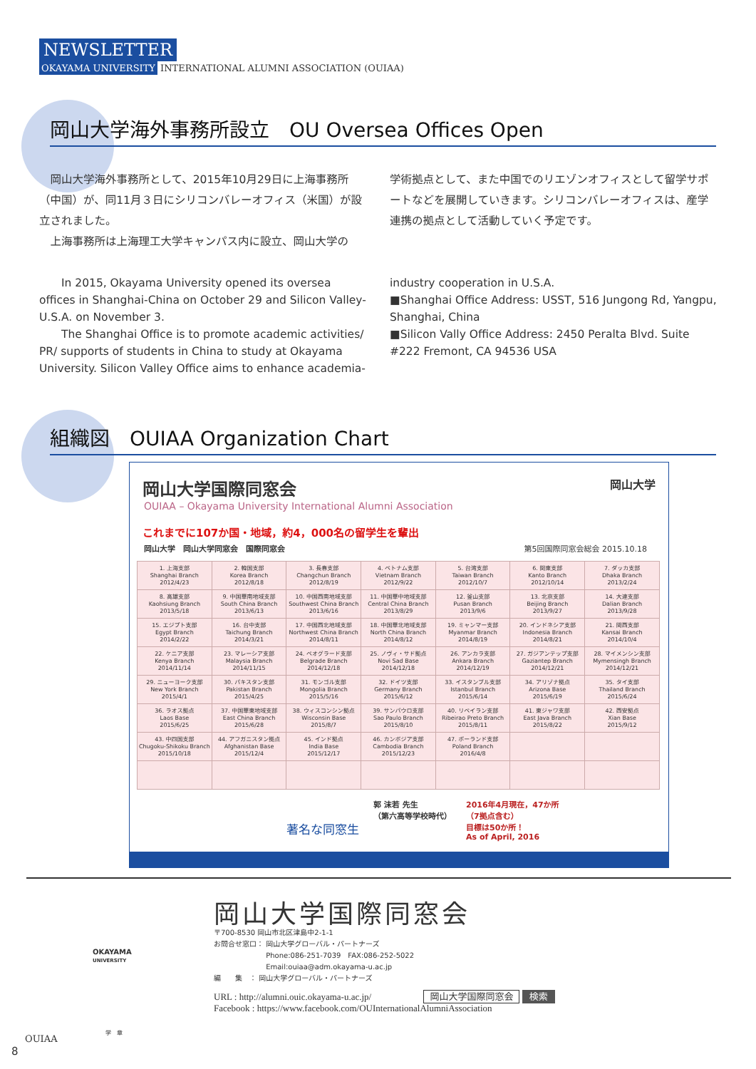NEWSLETTER
OKAYAMA UNIVERSITY INTERNATIONAL ALUMNI ASSOCIATION (OUIAA)
岡山大学海外事務所設立　OU Oversea Offices Open
　岡山大学海外事務所として、2015年10月29日に上海事務所（中国）が、同11月３日にシリコンバレーオフィス（米国）が設立されました。
　上海事務所は上海理工大学キャンパス内に設立、岡山大学の
学術拠点として、また中国でのリエゾンオフィスとして留学サポートなどを展開していきます。シリコンバレーオフィスは、産学連携の拠点として活動していく予定です。
　　In 2015, Okayama University opened its oversea offices in Shanghai-China on October 29 and Silicon Valley-U.S.A. on November 3.
　　The Shanghai Office is to promote academic activities/ PR/ supports of students in China to study at Okayama University. Silicon Valley Office aims to enhance academia-
industry cooperation in U.S.A.
■Shanghai Office Address: USST, 516 Jungong Rd, Yangpu, Shanghai, China
■Silicon Vally Office Address: 2450 Peralta Blvd. Suite #222 Fremont, CA 94536 USA
組織図　OUIAA Organization Chart
岡山大学国際同窓会 岡山大学
OUIAA – Okayama University International Alumni Association
これまでに107か国・地域，約4，000名の留学生を輩出
岡山大学　岡山大学同窓会　国際同窓会　第5回国際同窓会総会 2015.10.18
| 1. 上海支部 Shanghai Branch 2012/4/23 | 2. 韓国支部 Korea Branch 2012/8/18 | 3. 長春支部 Changchun Branch 2012/8/19 | 4. ベトナム支部 Vietnam Branch 2012/9/22 | 5. 台湾支部 Taiwan Branch 2012/10/7 | 6. 関東支部 Kanto Branch 2012/10/14 | 7. ダッカ支部 Dhaka Branch 2013/2/24 |
| 8. 高雄支部 Kaohsiung Branch 2013/5/18 | 9. 中国華南地域支部 South China Branch 2013/6/13 | 10. 中国西南地域支部 Southwest China Branch 2013/6/16 | 11. 中国華中地域支部 Central China Branch 2013/8/29 | 12. 釜山支部 Pusan Branch 2013/9/6 | 13. 北京支部 Beijing Branch 2013/9/27 | 14. 大連支部 Dalian Branch 2013/9/28 |
| 15. エジプト支部 Egypt Branch 2014/2/22 | 16. 台中支部 Taichung Branch 2014/3/21 | 17. 中国西北地域支部 Northwest China Branch 2014/8/11 | 18. 中国華北地域支部 North China Branch 2014/8/12 | 19. ミャンマー支部 Myanmar Branch 2014/8/19 | 20. インドネシア支部 Indonesia Branch 2014/8/21 | 21. 関西支部 Kansai Branch 2014/10/4 |
| 22. ケニア支部 Kenya Branch 2014/11/14 | 23. マレーシア支部 Malaysia Branch 2014/11/15 | 24. ベオグラード支部 Belgrade Branch 2014/12/18 | 25. ノヴィ・サド拠点 Novi Sad Base 2014/12/18 | 26. アンカラ支部 Ankara Branch 2014/12/19 | 27. ガジアンテップ支部 Gaziantep Branch 2014/12/21 | 28. マイメンシン支部 Mymensingh Branch 2014/12/21 |
| 29. ニューヨーク支部 New York Branch 2015/4/1 | 30. パキスタン支部 Pakistan Branch 2015/4/25 | 31. モンゴル支部 Mongolia Branch 2015/5/16 | 32. ドイツ支部 Germany Branch 2015/6/12 | 33. イスタンブル支部 Istanbul Branch 2015/6/14 | 34. アリゾナ拠点 Arizona Base 2015/6/19 | 35. タイ支部 Thailand Branch 2015/6/24 |
| 36. ラオス拠点 Laos Base 2015/6/25 | 37. 中国華東地域支部 East China Branch 2015/6/28 | 38. ウィスコンシン拠点 Wisconsin Base 2015/8/7 | 39. サンパウロ支部 Sao Paulo Branch 2015/8/10 | 40. リベイラン支部 Ribeirao Preto Branch 2015/8/11 | 41. 東ジャワ支部 East Java Branch 2015/8/22 | 42. 西安拠点 Xian Base 2015/9/12 |
| 43. 中四国支部 Chugoku-Shikoku Branch 2015/10/18 | 44. アフガニスタン拠点 Afghanistan Base 2015/12/4 | 45. インド拠点 India Base 2015/12/17 | 46. カンボジア支部 Cambodia Branch 2015/12/23 | 47. ポーランド支部 Poland Branch 2016/4/8 | | |
著名な同窓生 郭 沫若 先生
（第六高等学校時代） 2016年4月現在，47か所
（7拠点含む）
目標は50か所！
As of April, 2016
OKAYAMA
UNIVERSITY
学　章
岡山大学国際同窓会
〒700-8530 岡山市北区津島中2-1-1
お問合せ窓口： 岡山大学グローバル・パートナーズ
　　　　　　　 Phone:086-251-7039　FAX:086-252-5022
　　　　　　　 Email:ouiaa@adm.okayama-u.ac.jp
編　　集　： 岡山大学グローバル・パートナーズ
URL : http://alumni.ouic.okayama-u.ac.jp/ 岡山大学国際同窓会 検索
Facebook : https://www.facebook.com/OUInternationalAlumniAssociation
OUIAA
8